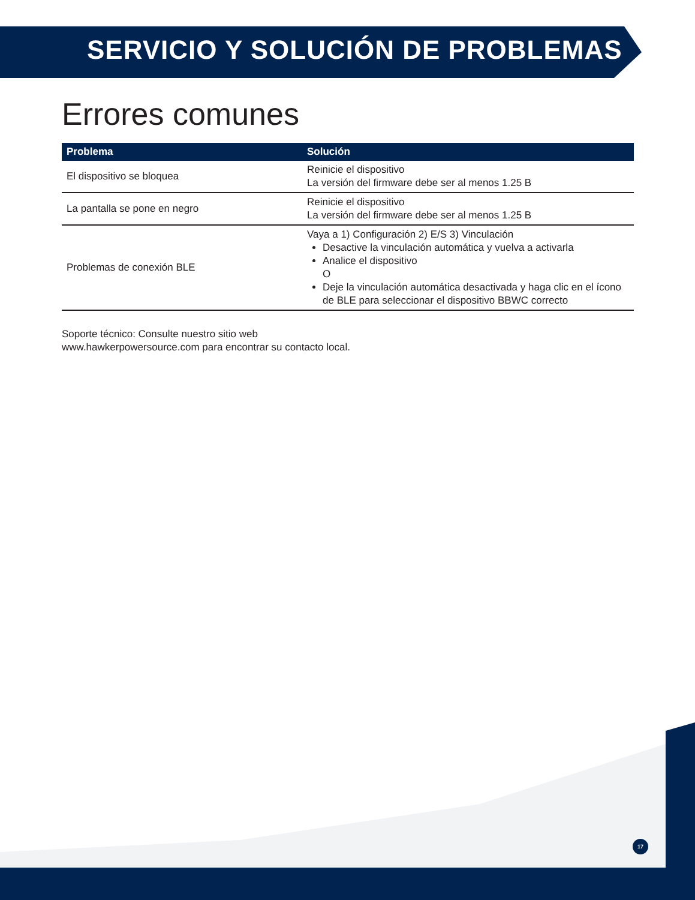SERVICIO Y SOLUCIÓN DE PROBLEMAS
Errores comunes
| Problema | Solución |
| --- | --- |
| El dispositivo se bloquea | Reinicie el dispositivo La versión del firmware debe ser al menos 1.25 B |
| La pantalla se pone en negro | Reinicie el dispositivo La versión del firmware debe ser al menos 1.25 B |
| Problemas de conexión BLE | Vaya a 1) Configuración 2) E/S 3) Vinculación Desactive la vinculación automática y vuelva a activarla Analice el dispositivo O Deje la vinculación automática desactivada y haga clic en el ícono de BLE para seleccionar el dispositivo BBWC correcto |
Soporte técnico: Consulte nuestro sitio web
www.hawkerpowersource.com para encontrar su contacto local.
17